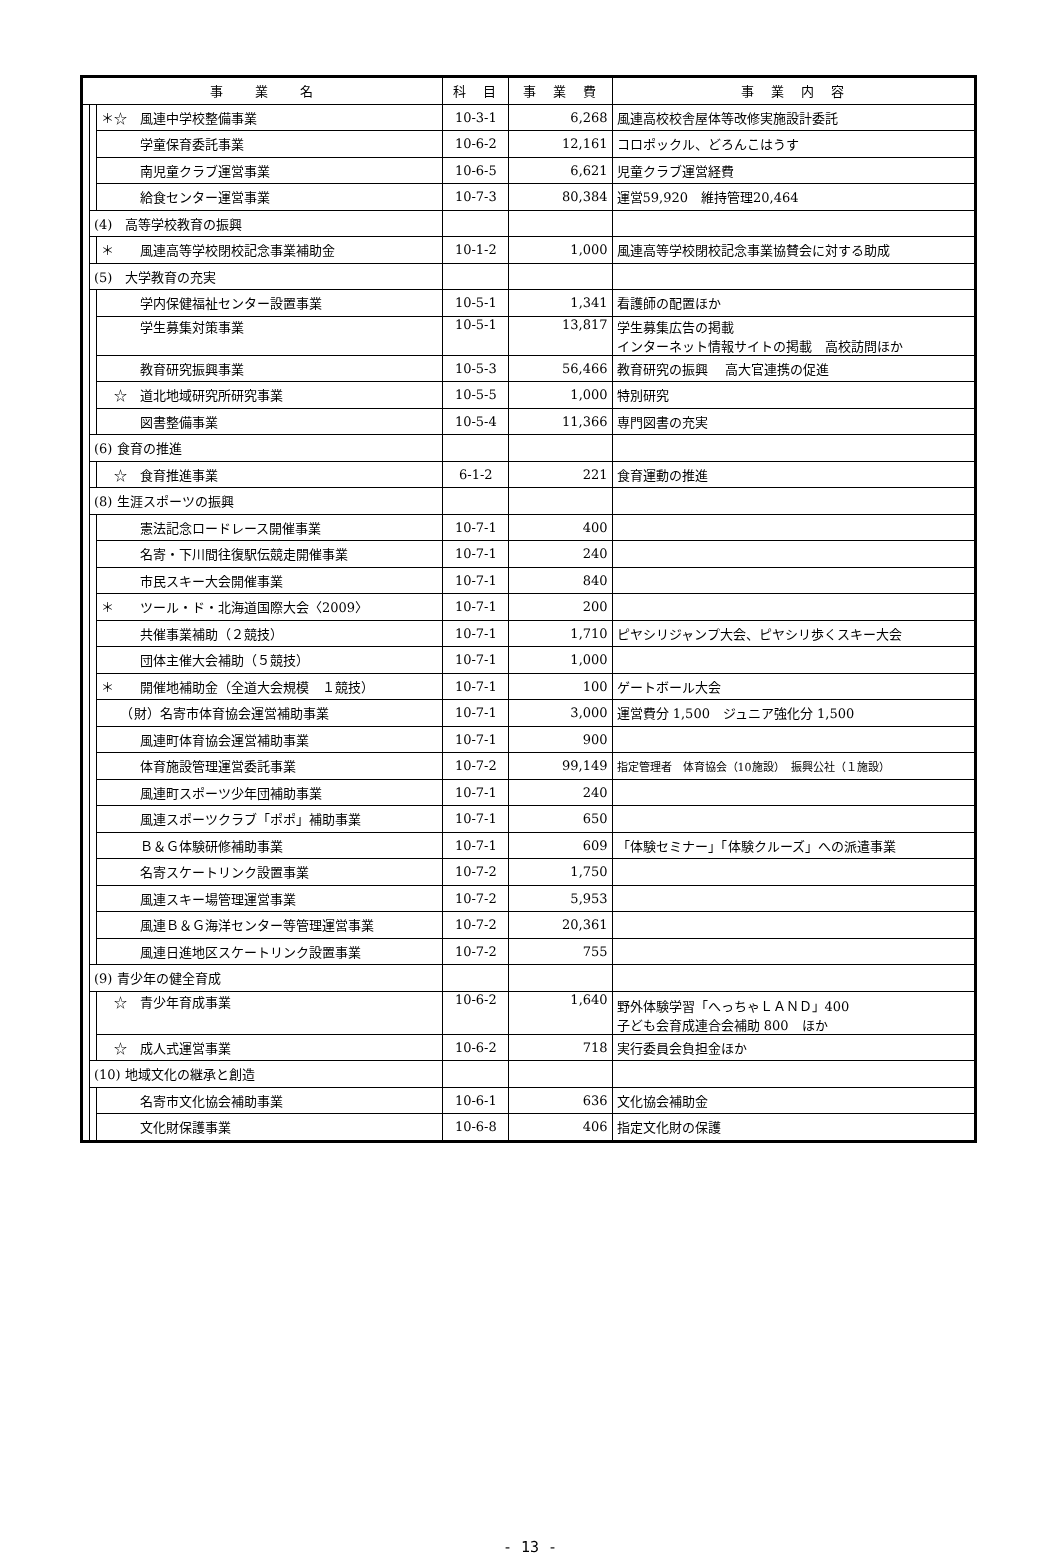| 事 業 名 | | | 科 目 | 事 業 費 | 事 業 内 容 |
| --- | --- | --- | --- | --- | --- |
| | | ＊☆ 風連中学校整備事業 | 10-3-1 | 6,268 | 風連高校校舎屋体等改修実施設計委託 |
| | | 学童保育委託事業 | 10-6-2 | 12,161 | コロポックル、どろんこはうす |
| | | 南児童クラブ運営事業 | 10-6-5 | 6,621 | 児童クラブ運営経費 |
| | | 給食センター運営事業 | 10-7-3 | 80,384 | 運営59,920 維持管理20,464 |
| | (4) 高等学校教育の振興 | | | | |
| | | ＊ 風連高等学校閉校記念事業補助金 | 10-1-2 | 1,000 | 風連高等学校閉校記念事業協賛会に対する助成 |
| | (5) 大学教育の充実 | | | | |
| | | 学内保健福祉センター設置事業 | 10-5-1 | 1,341 | 看護師の配置ほか |
| | | 学生募集対策事業 | 10-5-1 | 13,817 | 学生募集広告の掲載 インターネット情報サイトの掲載 高校訪問ほか |
| | | 教育研究振興事業 | 10-5-3 | 56,466 | 教育研究の振興 高大官連携の促進 |
| | | ☆ 道北地域研究所研究事業 | 10-5-5 | 1,000 | 特別研究 |
| | | 図書整備事業 | 10-5-4 | 11,366 | 専門図書の充実 |
| | (6) 食育の推進 | | | | |
| | | ☆ 食育推進事業 | 6-1-2 | 221 | 食育運動の推進 |
| | (8) 生涯スポーツの振興 | | | | |
| | | 憲法記念ロードレース開催事業 | 10-7-1 | 400 | |
| | | 名寄・下川間往復駅伝競走開催事業 | 10-7-1 | 240 | |
| | | 市民スキー大会開催事業 | 10-7-1 | 840 | |
| | | ＊ ツール・ド・北海道国際大会〈2009〉 | 10-7-1 | 200 | |
| | | 共催事業補助（２競技） | 10-7-1 | 1,710 | ピヤシリジャンプ大会、ピヤシリ歩くスキー大会 |
| | | 団体主催大会補助（５競技） | 10-7-1 | 1,000 | |
| | | ＊ 開催地補助金（全道大会規模 １競技） | 10-7-1 | 100 | ゲートボール大会 |
| | | （財）名寄市体育協会運営補助事業 | 10-7-1 | 3,000 | 運営費分 1,500 ジュニア強化分 1,500 |
| | | 風連町体育協会運営補助事業 | 10-7-1 | 900 | |
| | | 体育施設管理運営委託事業 | 10-7-2 | 99,149 | 指定管理者 体育協会（10施設） 振興公社（１施設） |
| | | 風連町スポーツ少年団補助事業 | 10-7-1 | 240 | |
| | | 風連スポーツクラブ「ポポ」補助事業 | 10-7-1 | 650 | |
| | | Ｂ＆Ｇ体験研修補助事業 | 10-7-1 | 609 | 「体験セミナー」「体験クルーズ」への派遣事業 |
| | | 名寄スケートリンク設置事業 | 10-7-2 | 1,750 | |
| | | 風連スキー場管理運営事業 | 10-7-2 | 5,953 | |
| | | 風連Ｂ＆Ｇ海洋センター等管理運営事業 | 10-7-2 | 20,361 | |
| | | 風連日進地区スケートリンク設置事業 | 10-7-2 | 755 | |
| | (9) 青少年の健全育成 | | | | |
| | | ☆ 青少年育成事業 | 10-6-2 | 1,640 | 野外体験学習「へっちゃＬＡＮＤ」400 子ども会育成連合会補助 800 ほか |
| | | ☆ 成人式運営事業 | 10-6-2 | 718 | 実行委員会負担金ほか |
| | (10) 地域文化の継承と創造 | | | | |
| | | 名寄市文化協会補助事業 | 10-6-1 | 636 | 文化協会補助金 |
| | | 文化財保護事業 | 10-6-8 | 406 | 指定文化財の保護 |
- 13 -